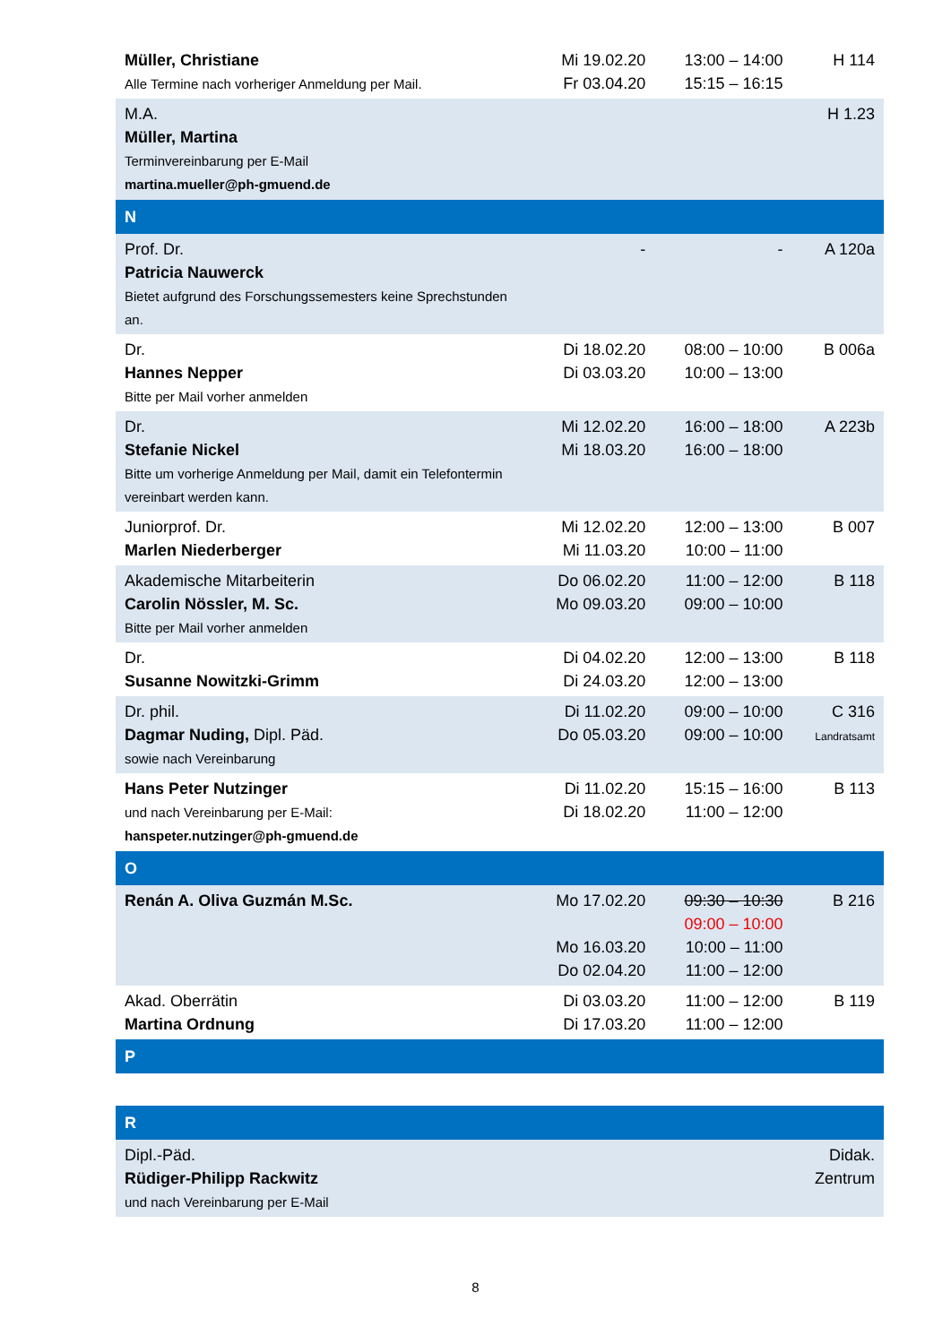| Müller, Christiane Alle Termine nach vorheriger Anmeldung per Mail. | Mi 19.02.20 Fr 03.04.20 | 13:00 – 14:00 15:15 – 16:15 | H 114 |
| M.A. Müller, Martina Terminvereinbarung per E-Mail martina.mueller@ph-gmuend.de | | | H 1.23 |
| N | | | |
| Prof. Dr. Patricia Nauwerck Bietet aufgrund des Forschungssemesters keine Sprechstunden an. | - | - | A 120a |
| Dr. Hannes Nepper Bitte per Mail vorher anmelden | Di 18.02.20 Di 03.03.20 | 08:00 – 10:00 10:00 – 13:00 | B 006a |
| Dr. Stefanie Nickel Bitte um vorherige Anmeldung per Mail, damit ein Telefontermin vereinbart werden kann. | Mi 12.02.20 Mi 18.03.20 | 16:00 – 18:00 16:00 – 18:00 | A 223b |
| Juniorprof. Dr. Marlen Niederberger | Mi 12.02.20 Mi 11.03.20 | 12:00 – 13:00 10:00 – 11:00 | B 007 |
| Akademische Mitarbeiterin Carolin Nössler, M. Sc. Bitte per Mail vorher anmelden | Do 06.02.20 Mo 09.03.20 | 11:00 – 12:00 09:00 – 10:00 | B 118 |
| Dr. Susanne Nowitzki-Grimm | Di 04.02.20 Di 24.03.20 | 12:00 – 13:00 12:00 – 13:00 | B 118 |
| Dr. phil. Dagmar Nuding, Dipl. Päd. sowie nach Vereinbarung | Di 11.02.20 Do 05.03.20 | 09:00 – 10:00 09:00 – 10:00 | C 316 Landratsamt |
| Hans Peter Nutzinger und nach Vereinbarung per E-Mail: hanspeter.nutzinger@ph-gmuend.de | Di 11.02.20 Di 18.02.20 | 15:15 – 16:00 11:00 – 12:00 | B 113 |
| O | | | |
| Renán A. Oliva Guzmán M.Sc. | Mo 17.02.20 Mo 16.03.20 Do 02.04.20 | 09:30 – 10:30 09:00 – 10:00 10:00 – 11:00 11:00 – 12:00 | B 216 |
| Akad. Oberrätin Martina Ordnung | Di 03.03.20 Di 17.03.20 | 11:00 – 12:00 11:00 – 12:00 | B 119 |
| P | | | |
| R | | | |
| Dipl.-Päd. Rüdiger-Philipp Rackwitz und nach Vereinbarung per E-Mail | | | Didak. Zentrum |
8